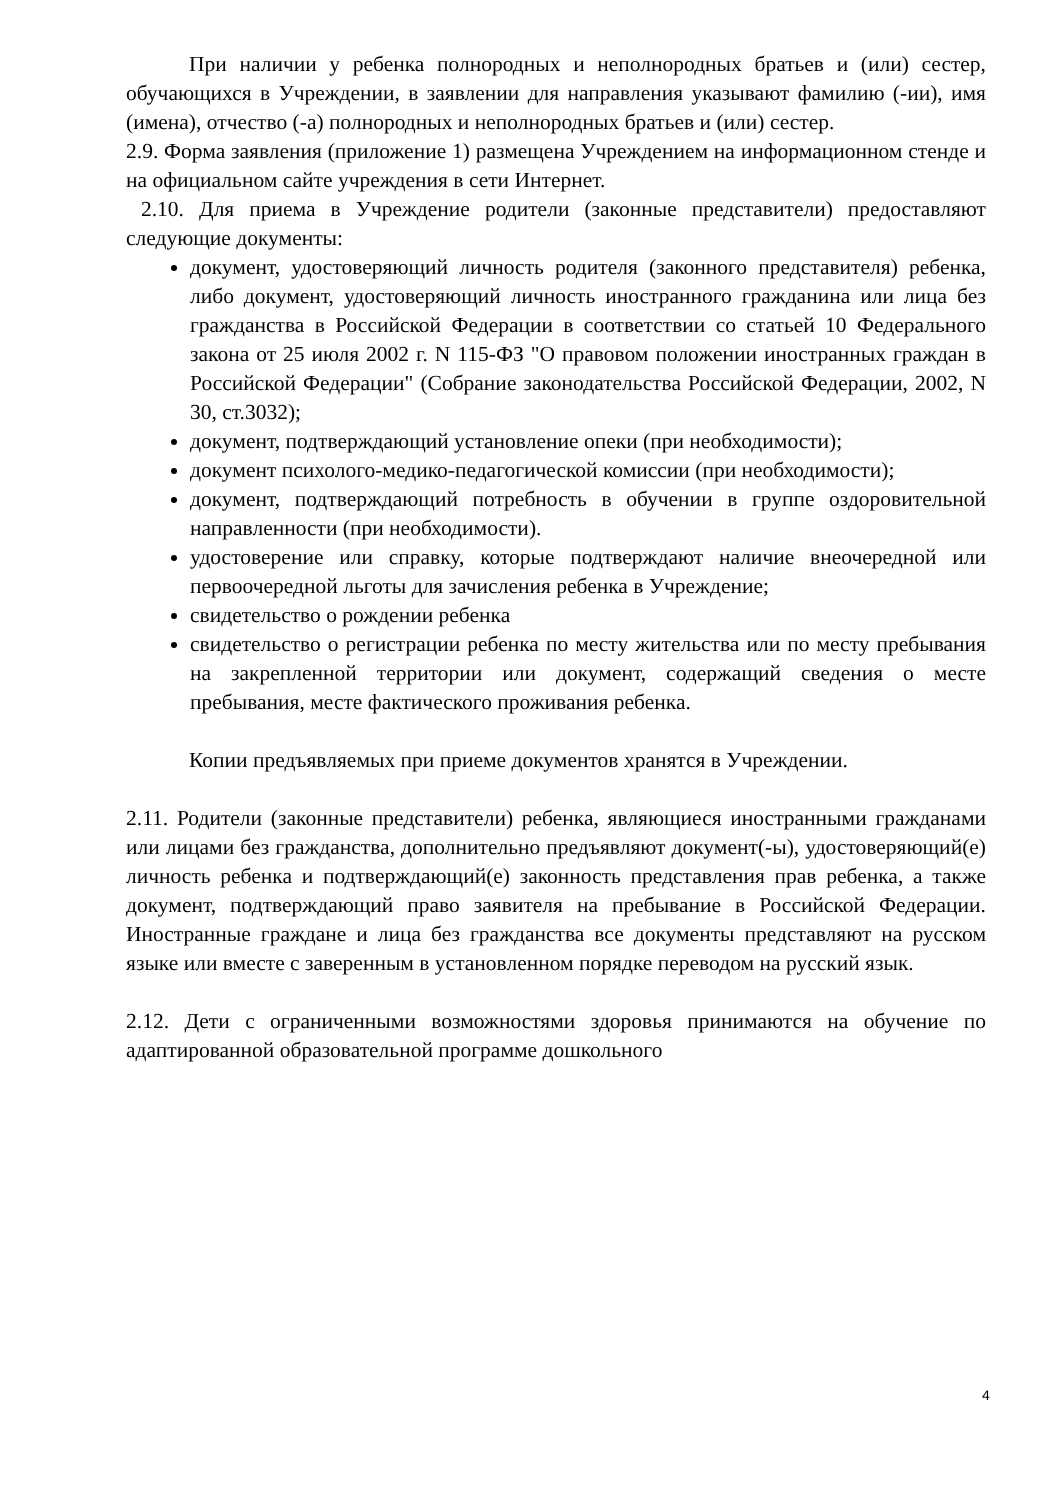При наличии у ребенка полнородных и неполнородных братьев и (или) сестер, обучающихся в Учреждении, в заявлении для направления указывают фамилию (-ии), имя (имена), отчество (-а) полнородных и неполнородных братьев и (или) сестер.
2.9. Форма заявления (приложение 1) размещена Учреждением на информационном стенде и на официальном сайте учреждения в сети Интернет.
2.10. Для приема в Учреждение родители (законные представители) предоставляют следующие документы:
документ, удостоверяющий личность родителя (законного представителя) ребенка, либо документ, удостоверяющий личность иностранного гражданина или лица без гражданства в Российской Федерации в соответствии со статьей 10 Федерального закона от 25 июля 2002 г. N 115-ФЗ "О правовом положении иностранных граждан в Российской Федерации" (Собрание законодательства Российской Федерации, 2002, N 30, ст.3032);
документ, подтверждающий установление опеки (при необходимости);
документ психолого-медико-педагогической комиссии (при необходимости);
документ, подтверждающий потребность в обучении в группе оздоровительной направленности (при необходимости).
удостоверение или справку, которые подтверждают наличие внеочередной или первоочередной льготы для зачисления ребенка в Учреждение;
свидетельство о рождении ребенка
свидетельство о регистрации ребенка по месту жительства или по месту пребывания на закрепленной территории или документ, содержащий сведения о месте пребывания, месте фактического проживания ребенка.
Копии предъявляемых при приеме документов хранятся в Учреждении.
2.11. Родители (законные представители) ребенка, являющиеся иностранными гражданами или лицами без гражданства, дополнительно предъявляют документ(-ы), удостоверяющий(е) личность ребенка и подтверждающий(е) законность представления прав ребенка, а также документ, подтверждающий право заявителя на пребывание в Российской Федерации. Иностранные граждане и лица без гражданства все документы представляют на русском языке или вместе с заверенным в установленном порядке переводом на русский язык.
2.12. Дети с ограниченными возможностями здоровья принимаются на обучение по адаптированной образовательной программе дошкольного
4